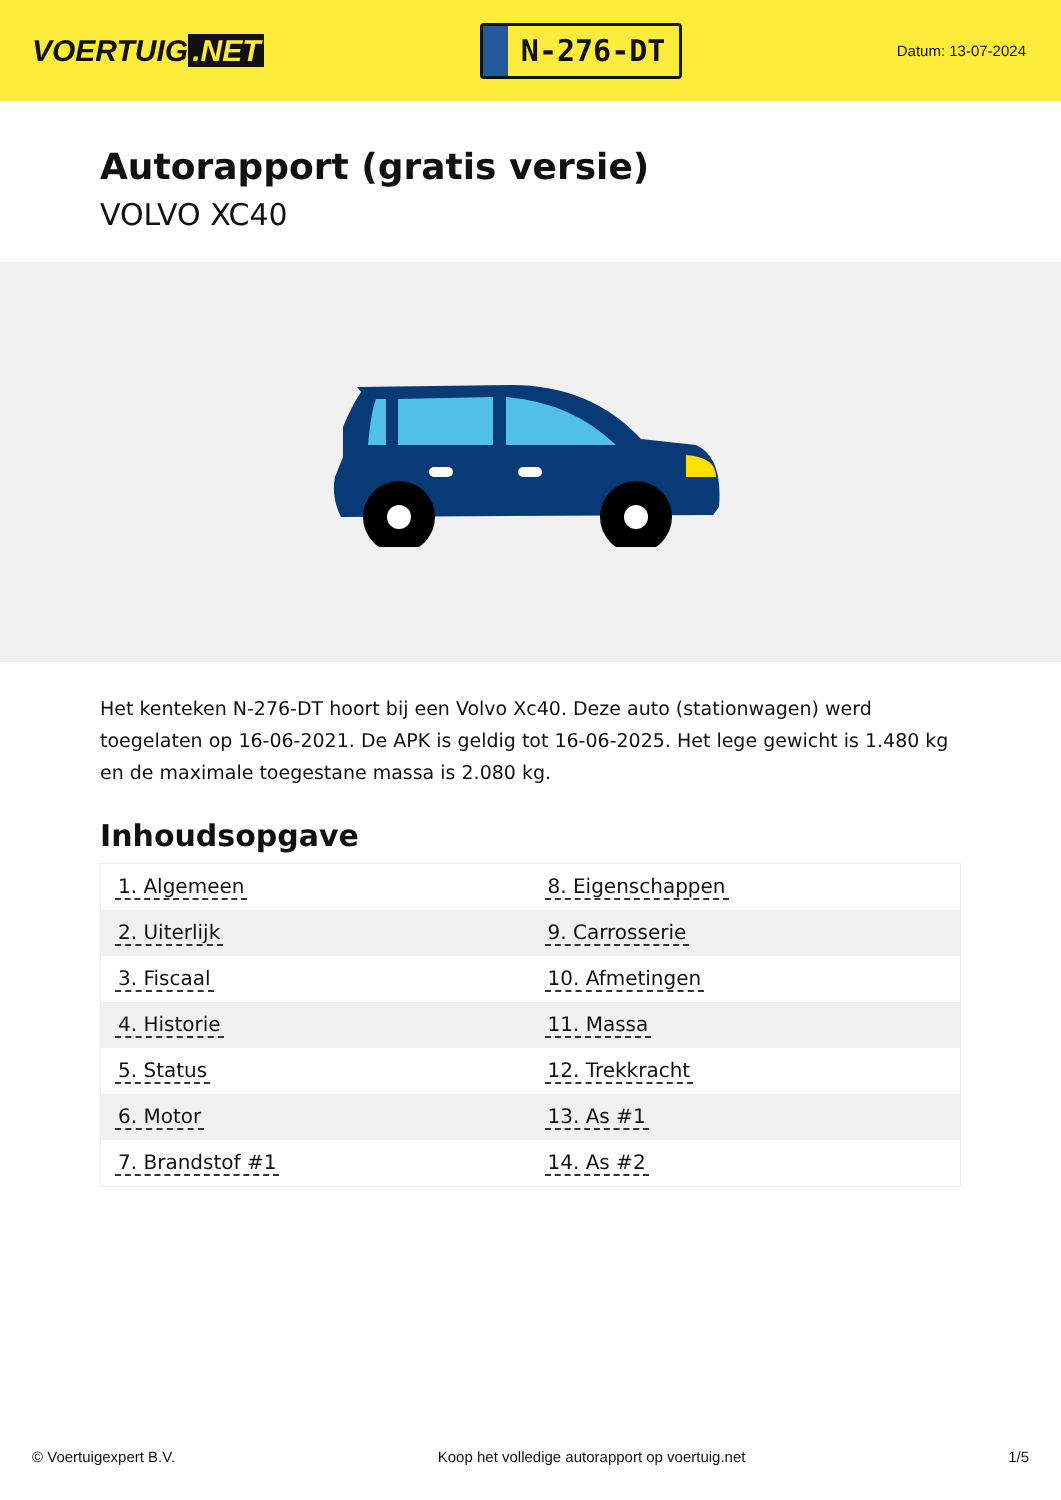VOERTUIG.NET
N-276-DT
Datum: 13-07-2024
Autorapport (gratis versie)
VOLVO XC40
Het kenteken N-276-DT hoort bij een Volvo Xc40. Deze auto (stationwagen) werd toegelaten op 16-06-2021. De APK is geldig tot 16-06-2025. Het lege gewicht is 1.480 kg en de maximale toegestane massa is 2.080 kg.
Inhoudsopgave
| 1. Algemeen | 8. Eigenschappen |
| 2. Uiterlijk | 9. Carrosserie |
| 3. Fiscaal | 10. Afmetingen |
| 4. Historie | 11. Massa |
| 5. Status | 12. Trekkracht |
| 6. Motor | 13. As #1 |
| 7. Brandstof #1 | 14. As #2 |
© Voertuigexpert B.V. Koop het volledige autorapport op voertuig.net 1/5